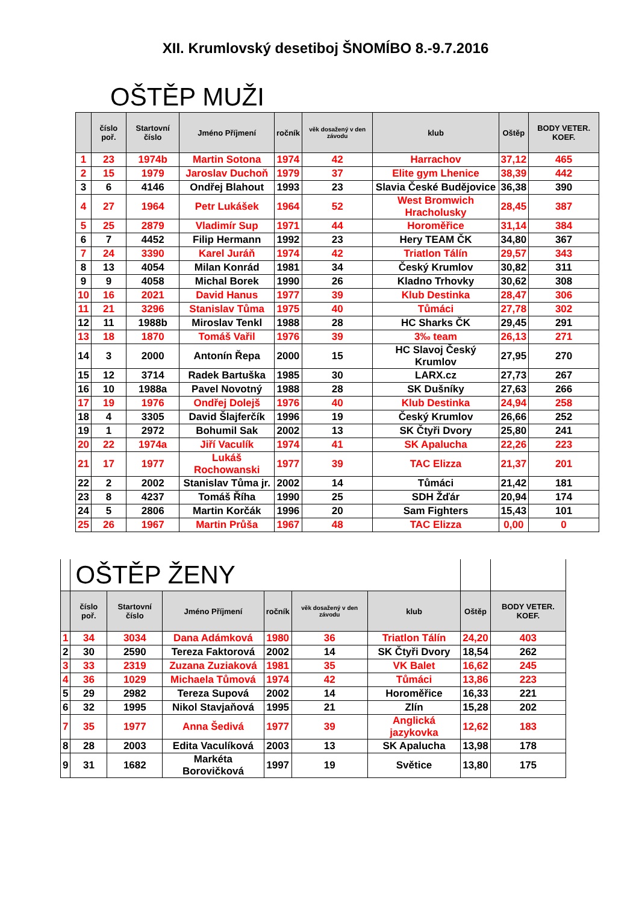XII. Krumlovský desetiboj ŠNOMÍBO 8.-9.7.2016
OŠTĚP MUŽI
| | číslo poř. | Startovní číslo | Jméno Příjmení | ročník | věk dosažený v den závodu | klub | Oštěp | BODY VETER. KOEF. |
| --- | --- | --- | --- | --- | --- | --- | --- | --- |
| 1 | 23 | 1974b | Martin Sotona | 1974 | 42 | Harrachov | 37,12 | 465 |
| 2 | 15 | 1979 | Jaroslav Duchoň | 1979 | 37 | Elite gym Lhenice | 38,39 | 442 |
| 3 | 6 | 4146 | Ondřej Blahout | 1993 | 23 | Slavia České Budějovice | 36,38 | 390 |
| 4 | 27 | 1964 | Petr Lukášek | 1964 | 52 | West Bromwich Hracholusky | 28,45 | 387 |
| 5 | 25 | 2879 | Vladimír Sup | 1971 | 44 | Horoměřice | 31,14 | 384 |
| 6 | 7 | 4452 | Filip Hermann | 1992 | 23 | Hery TEAM ČK | 34,80 | 367 |
| 7 | 24 | 3390 | Karel Juráň | 1974 | 42 | Triatlon Tálín | 29,57 | 343 |
| 8 | 13 | 4054 | Milan Konrád | 1981 | 34 | Český Krumlov | 30,82 | 311 |
| 9 | 9 | 4058 | Michal Borek | 1990 | 26 | Kladno Trhovky | 30,62 | 308 |
| 10 | 16 | 2021 | David Hanus | 1977 | 39 | Klub Destinka | 28,47 | 306 |
| 11 | 21 | 3296 | Stanislav Tůma | 1975 | 40 | Tůmáci | 27,78 | 302 |
| 12 | 11 | 1988b | Miroslav Tenkl | 1988 | 28 | HC Sharks ČK | 29,45 | 291 |
| 13 | 18 | 1870 | Tomáš Vařil | 1976 | 39 | 3‰ team | 26,13 | 271 |
| 14 | 3 | 2000 | Antonín Řepa | 2000 | 15 | HC Slavoj Český Krumlov | 27,95 | 270 |
| 15 | 12 | 3714 | Radek Bartuška | 1985 | 30 | LARX.cz | 27,73 | 267 |
| 16 | 10 | 1988a | Pavel Novotný | 1988 | 28 | SK Dušníky | 27,63 | 266 |
| 17 | 19 | 1976 | Ondřej Dolejš | 1976 | 40 | Klub Destinka | 24,94 | 258 |
| 18 | 4 | 3305 | David Šlajferčík | 1996 | 19 | Český Krumlov | 26,66 | 252 |
| 19 | 1 | 2972 | Bohumil Sak | 2002 | 13 | SK Čtyři Dvory | 25,80 | 241 |
| 20 | 22 | 1974a | Jiří Vaculík | 1974 | 41 | SK Apalucha | 22,26 | 223 |
| 21 | 17 | 1977 | Lukáš Rochowanski | 1977 | 39 | TAC Elizza | 21,37 | 201 |
| 22 | 2 | 2002 | Stanislav Tůma jr. | 2002 | 14 | Tůmáci | 21,42 | 181 |
| 23 | 8 | 4237 | Tomáš Říha | 1990 | 25 | SDH Žďár | 20,94 | 174 |
| 24 | 5 | 2806 | Martin Korčák | 1996 | 20 | Sam Fighters | 15,43 | 101 |
| 25 | 26 | 1967 | Martin Průša | 1967 | 48 | TAC Elizza | 0,00 | 0 |
| | OŠTĚP ŽENY | | | | | | | |
| --- | --- | --- | --- | --- | --- | --- | --- | --- |
| | číslo poř. | Startovní číslo | Jméno Příjmení | ročník | věk dosažený v den závodu | klub | Oštěp | BODY VETER. KOEF. |
| 1 | 34 | 3034 | Dana Adámková | 1980 | 36 | Triatlon Tálín | 24,20 | 403 |
| 2 | 30 | 2590 | Tereza Faktorová | 2002 | 14 | SK Čtyři Dvory | 18,54 | 262 |
| 3 | 33 | 2319 | Zuzana Zuziaková | 1981 | 35 | VK Balet | 16,62 | 245 |
| 4 | 36 | 1029 | Michaela Tůmová | 1974 | 42 | Tůmáci | 13,86 | 223 |
| 5 | 29 | 2982 | Tereza Supová | 2002 | 14 | Horoměřice | 16,33 | 221 |
| 6 | 32 | 1995 | Nikol Stavjaňová | 1995 | 21 | Zlín | 15,28 | 202 |
| 7 | 35 | 1977 | Anna Šedivá | 1977 | 39 | Anglická jazykovka | 12,62 | 183 |
| 8 | 28 | 2003 | Edita Vaculíková | 2003 | 13 | SK Apalucha | 13,98 | 178 |
| 9 | 31 | 1682 | Markéta Borovičková | 1997 | 19 | Světice | 13,80 | 175 |